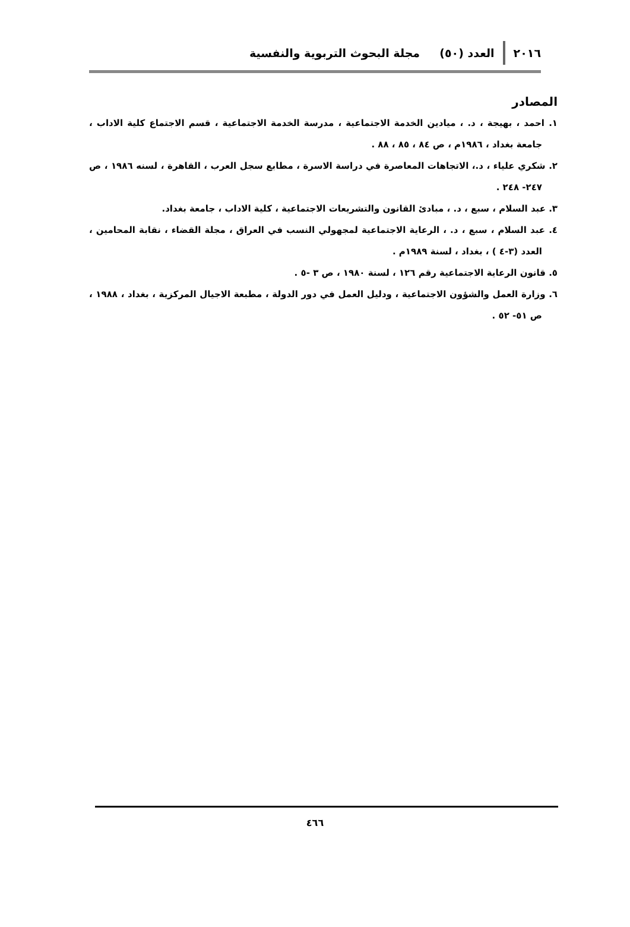٢٠١٦ العدد (٥٠) مجلة البحوث التربوية والنفسية
المصادر
١. احمد ، بهيجة ، د. ، ميادين الخدمة الاجتماعية ، مدرسة الخدمة الاجتماعية ، قسم الاجتماع كلية الاداب ، جامعة بغداد ، ١٩٨٦م ، ص ٨٤ ، ٨٥ ، ٨٨ .
٢. شكري علياء ، د.، الاتجاهات المعاصرة في دراسة الاسرة ، مطابع سجل العرب ، القاهرة ، لسنه ١٩٨٦ ، ص ٢٤٧- ٢٤٨ .
٣. عبد السلام ، سبع ، د. ، مبادئ القانون والتشريعات الاجتماعية ، كلية الاداب ، جامعة بغداد.
٤. عبد السلام ، سبع ، د. ، الرعاية الاجتماعية لمجهولي النسب في العراق ، مجلة القضاء ، نقابة المحامين ، العدد (٣-٤ ) ، بغداد ، لسنة ١٩٨٩م .
٥. قانون الرعاية الاجتماعية رقم ١٢٦ ، لسنة ١٩٨٠ ، ص ٣ -٥ .
٦. وزارة العمل والشؤون الاجتماعية ، ودليل العمل في دور الدولة ، مطبعة الاجيال المركزية ، بغداد ، ١٩٨٨ ، ص ٥١- ٥٢ .
٤٦٦